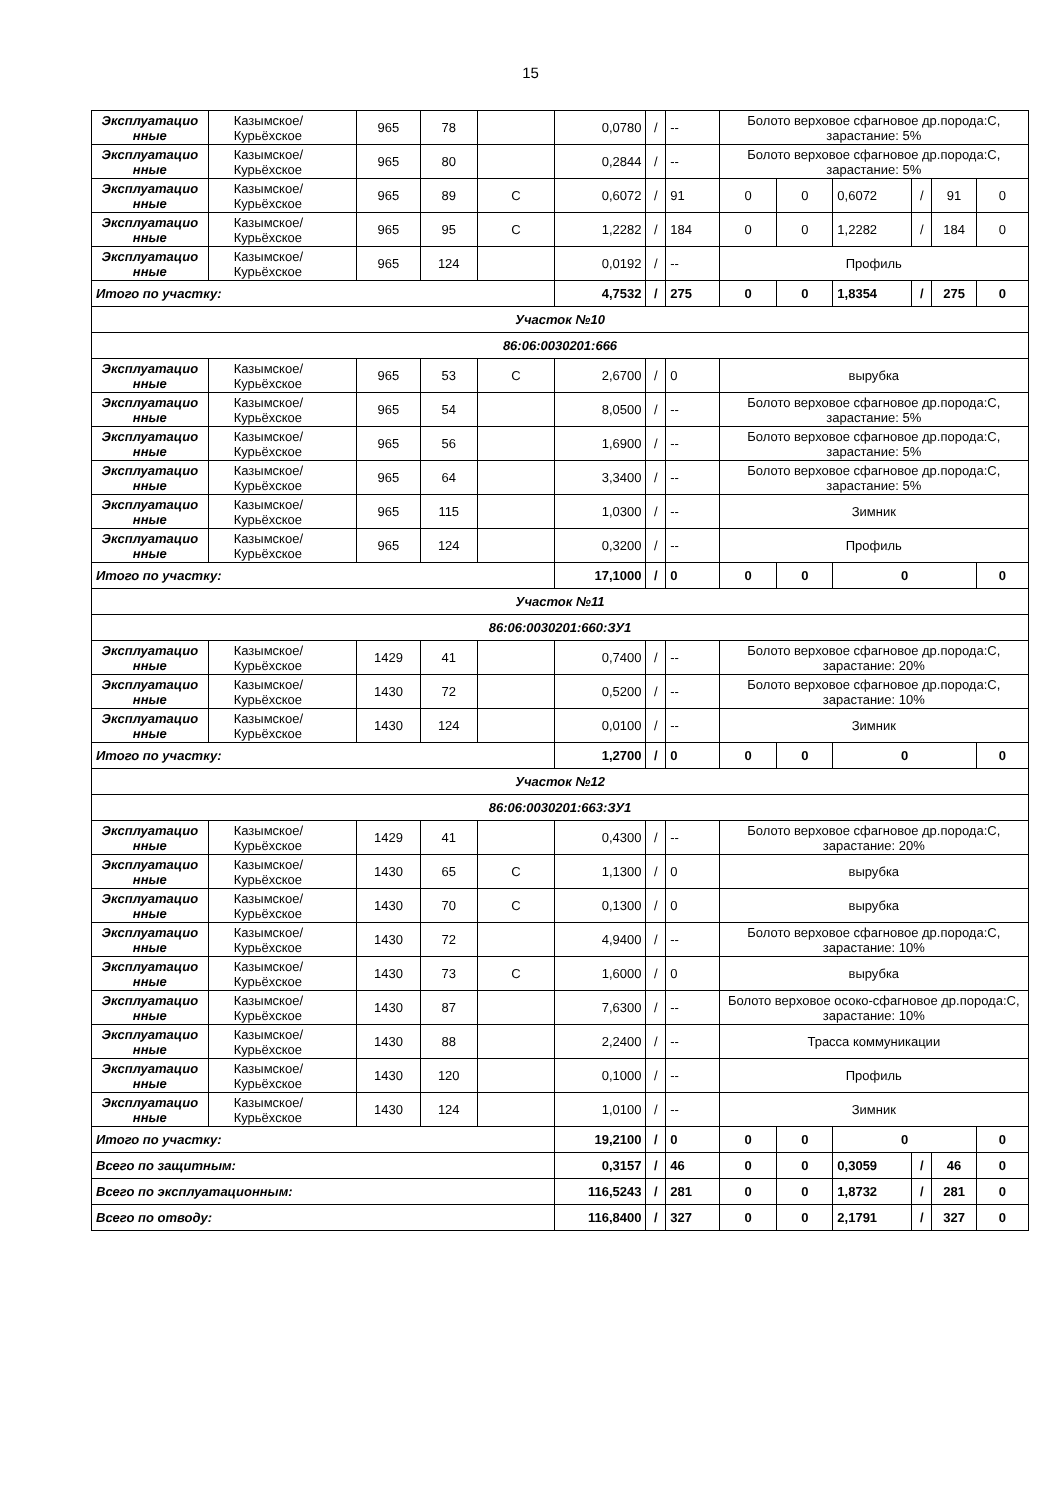15
| Эксплуатацио нные | Казымское/ Курьёхское | 965 | 78 | | 0,0780 | / | -- | Болото верховое сфагновое др.порода:С, зарастание: 5% | | | | | |
| Эксплуатацио нные | Казымское/ Курьёхское | 965 | 80 | | 0,2844 | / | -- | Болото верховое сфагновое др.порода:С, зарастание: 5% | | | | | |
| Эксплуатацио нные | Казымское/ Курьёхское | 965 | 89 | С | 0,6072 | / | 91 | 0 | 0 | 0,6072 | / | 91 | 0 |
| Эксплуатацио нные | Казымское/ Курьёхское | 965 | 95 | С | 1,2282 | / | 184 | 0 | 0 | 1,2282 | / | 184 | 0 |
| Эксплуатацио нные | Казымское/ Курьёхское | 965 | 124 | | 0,0192 | / | -- | Профиль | | | | | |
| Итого по участку: | | | | | 4,7532 | / | 275 | 0 | 0 | 1,8354 | / | 275 | 0 |
| Участок №10 | | | | | | | | | | | | | |
| 86:06:0030201:666 | | | | | | | | | | | | | |
| Эксплуатацио нные | Казымское/ Курьёхское | 965 | 53 | С | 2,6700 | / | 0 | вырубка | | | | | |
| Эксплуатацио нные | Казымское/ Курьёхское | 965 | 54 | | 8,0500 | / | -- | Болото верховое сфагновое др.порода:С, зарастание: 5% | | | | | |
| Эксплуатацио нные | Казымское/ Курьёхское | 965 | 56 | | 1,6900 | / | -- | Болото верховое сфагновое др.порода:С, зарастание: 5% | | | | | |
| Эксплуатацио нные | Казымское/ Курьёхское | 965 | 64 | | 3,3400 | / | -- | Болото верховое сфагновое др.порода:С, зарастание: 5% | | | | | |
| Эксплуатацио нные | Казымское/ Курьёхское | 965 | 115 | | 1,0300 | / | -- | Зимник | | | | | |
| Эксплуатацио нные | Казымское/ Курьёхское | 965 | 124 | | 0,3200 | / | -- | Профиль | | | | | |
| Итого по участку: | | | | | 17,1000 | / | 0 | 0 | 0 | 0 | | | 0 |
| Участок №11 | | | | | | | | | | | | | |
| 86:06:0030201:660:ЗУ1 | | | | | | | | | | | | | |
| Эксплуатацио нные | Казымское/ Курьёхское | 1429 | 41 | | 0,7400 | / | -- | Болото верховое сфагновое др.порода:С, зарастание: 20% | | | | | |
| Эксплуатацио нные | Казымское/ Курьёхское | 1430 | 72 | | 0,5200 | / | -- | Болото верховое сфагновое др.порода:С, зарастание: 10% | | | | | |
| Эксплуатацио нные | Казымское/ Курьёхское | 1430 | 124 | | 0,0100 | / | -- | Зимник | | | | | |
| Итого по участку: | | | | | 1,2700 | / | 0 | 0 | 0 | 0 | | | 0 |
| Участок №12 | | | | | | | | | | | | | |
| 86:06:0030201:663:ЗУ1 | | | | | | | | | | | | | |
| Эксплуатацио нные | Казымское/ Курьёхское | 1429 | 41 | | 0,4300 | / | -- | Болото верховое сфагновое др.порода:С, зарастание: 20% | | | | | |
| Эксплуатацио нные | Казымское/ Курьёхское | 1430 | 65 | С | 1,1300 | / | 0 | вырубка | | | | | |
| Эксплуатацио нные | Казымское/ Курьёхское | 1430 | 70 | С | 0,1300 | / | 0 | вырубка | | | | | |
| Эксплуатацио нные | Казымское/ Курьёхское | 1430 | 72 | | 4,9400 | / | -- | Болото верховое сфагновое др.порода:С, зарастание: 10% | | | | | |
| Эксплуатацио нные | Казымское/ Курьёхское | 1430 | 73 | С | 1,6000 | / | 0 | вырубка | | | | | |
| Эксплуатацио нные | Казымское/ Курьёхское | 1430 | 87 | | 7,6300 | / | -- | Болото верховое осоко-сфагновое др.порода:С, зарастание: 10% | | | | | |
| Эксплуатацио нные | Казымское/ Курьёхское | 1430 | 88 | | 2,2400 | / | -- | Трасса коммуникации | | | | | |
| Эксплуатацио нные | Казымское/ Курьёхское | 1430 | 120 | | 0,1000 | / | -- | Профиль | | | | | |
| Эксплуатацио нные | Казымское/ Курьёхское | 1430 | 124 | | 1,0100 | / | -- | Зимник | | | | | |
| Итого по участку: | | | | | 19,2100 | / | 0 | 0 | 0 | 0 | | | 0 |
| Всего по защитным: | | | | | 0,3157 | / | 46 | 0 | 0 | 0,3059 | / | 46 | 0 |
| Всего по эксплуатационным: | | | | | 116,5243 | / | 281 | 0 | 0 | 1,8732 | / | 281 | 0 |
| Всего по отводу: | | | | | 116,8400 | / | 327 | 0 | 0 | 2,1791 | / | 327 | 0 |